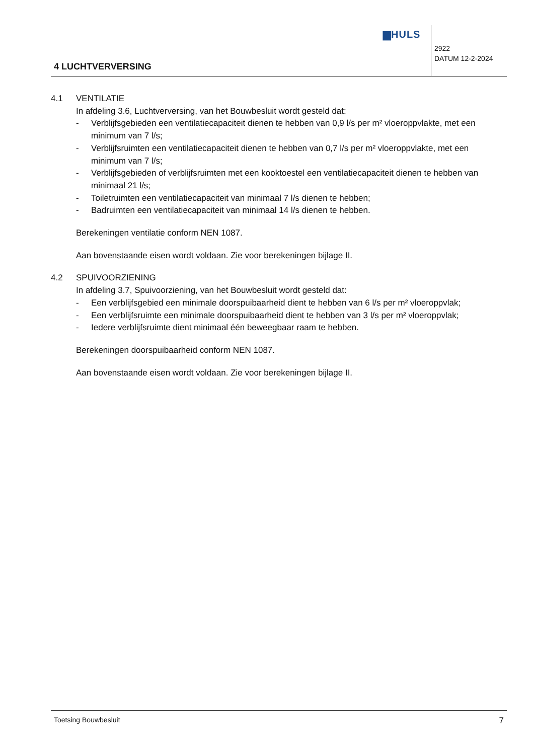▆HULS
2922
DATUM 12-2-2024
4 LUCHTVERVERSING
4.1 VENTILATIE
In afdeling 3.6, Luchtverversing, van het Bouwbesluit wordt gesteld dat:
- Verblijfsgebieden een ventilatiecapaciteit dienen te hebben van 0,9 l/s per m² vloeroppvlakte, met een minimum van 7 l/s;
- Verblijfsruimten een ventilatiecapaciteit dienen te hebben van 0,7 l/s per m² vloeroppvlakte, met een minimum van 7 l/s;
- Verblijfsgebieden of verblijfsruimten met een kooktoestel een ventilatiecapaciteit dienen te hebben van minimaal 21 l/s;
- Toiletruimten een ventilatiecapaciteit van minimaal 7 l/s dienen te hebben;
- Badruimten een ventilatiecapaciteit van minimaal 14 l/s dienen te hebben.
Berekeningen ventilatie conform NEN 1087.
Aan bovenstaande eisen wordt voldaan. Zie voor berekeningen bijlage II.
4.2 SPUIVOORZIENING
In afdeling 3.7, Spuivoorziening, van het Bouwbesluit wordt gesteld dat:
- Een verblijfsgebied een minimale doorspuibaarheid dient te hebben van 6 l/s per m² vloeroppvlak;
- Een verblijfsruimte een minimale doorspuibaarheid dient te hebben van 3 l/s per m² vloeroppvlak;
- Iedere verblijfsruimte dient minimaal één beweegbaar raam te hebben.
Berekeningen doorspuibaarheid conform NEN 1087.
Aan bovenstaande eisen wordt voldaan. Zie voor berekeningen bijlage II.
Toetsing Bouwbesluit 7